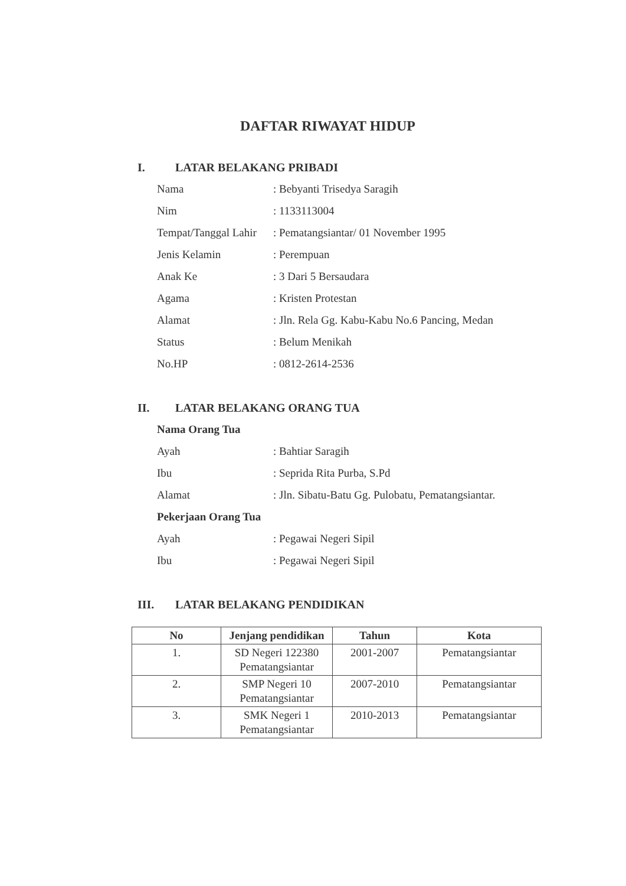DAFTAR RIWAYAT HIDUP
I. LATAR BELAKANG PRIBADI
Nama : Bebyanti Trisedya Saragih
Nim : 1133113004
Tempat/Tanggal Lahir
: Pematangsiantar/ 01 November 1995
Jenis Kelamin : Perempuan
Anak Ke : 3 Dari 5 Bersaudara
Agama : Kristen Protestan
Alamat : Jln. Rela Gg. Kabu-Kabu No.6 Pancing, Medan
Status : Belum Menikah
No.HP : 0812-2614-2536
II. LATAR BELAKANG ORANG TUA
Nama Orang Tua
Ayah : Bahtiar Saragih
Ibu : Seprida Rita Purba, S.Pd
Alamat : Jln. Sibatu-Batu Gg. Pulobatu, Pematangsiantar.
Pekerjaan Orang Tua
Ayah : Pegawai Negeri Sipil
Ibu : Pegawai Negeri Sipil
III. LATAR BELAKANG PENDIDIKAN
| No | Jenjang pendidikan | Tahun | Kota |
| --- | --- | --- | --- |
| 1. | SD Negeri 122380 Pematangsiantar | 2001-2007 | Pematangsiantar |
| 2. | SMP Negeri 10 Pematangsiantar | 2007-2010 | Pematangsiantar |
| 3. | SMK Negeri 1 Pematangsiantar | 2010-2013 | Pematangsiantar |